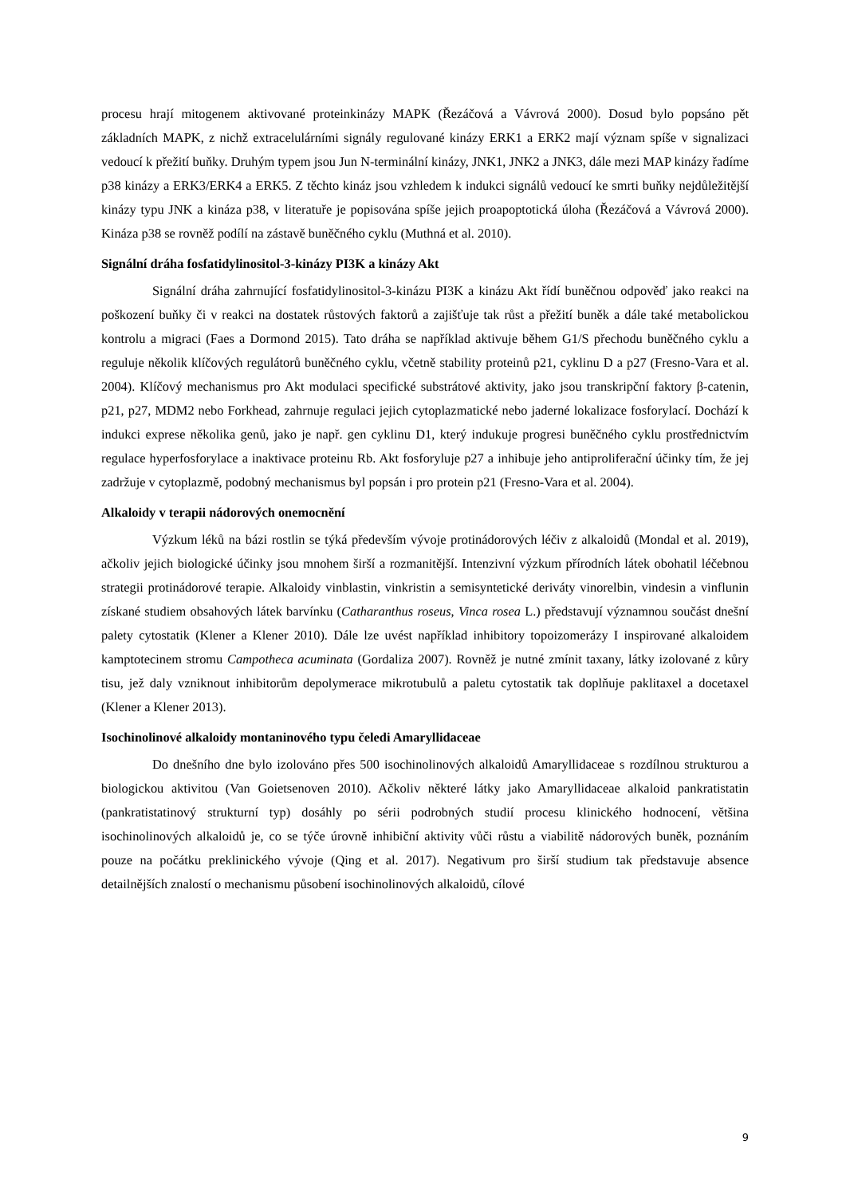procesu hrají mitogenem aktivované proteinkinázy MAPK (Řezáčová a Vávrová 2000). Dosud bylo popsáno pět základních MAPK, z nichž extracelulárními signály regulované kinázy ERK1 a ERK2 mají význam spíše v signalizaci vedoucí k přežití buňky. Druhým typem jsou Jun N-terminální kinázy, JNK1, JNK2 a JNK3, dále mezi MAP kinázy řadíme p38 kinázy a ERK3/ERK4 a ERK5. Z těchto kináz jsou vzhledem k indukci signálů vedoucí ke smrti buňky nejdůležitější kinázy typu JNK a kináza p38, v literatuře je popisována spíše jejich proapoptotická úloha (Řezáčová a Vávrová 2000). Kináza p38 se rovněž podílí na zástavě buněčného cyklu (Muthná et al. 2010).
Signální dráha fosfatidylinositol-3-kinázy PI3K a kinázy Akt
Signální dráha zahrnující fosfatidylinositol-3-kinázu PI3K a kinázu Akt řídí buněčnou odpověď jako reakci na poškození buňky či v reakci na dostatek růstových faktorů a zajišťuje tak růst a přežití buněk a dále také metabolickou kontrolu a migraci (Faes a Dormond 2015). Tato dráha se například aktivuje během G1/S přechodu buněčného cyklu a reguluje několik klíčových regulátorů buněčného cyklu, včetně stability proteinů p21, cyklinu D a p27 (Fresno-Vara et al. 2004). Klíčový mechanismus pro Akt modulaci specifické substrátové aktivity, jako jsou transkripční faktory β-catenin, p21, p27, MDM2 nebo Forkhead, zahrnuje regulaci jejich cytoplazmatické nebo jaderné lokalizace fosforylací. Dochází k indukci exprese několika genů, jako je např. gen cyklinu D1, který indukuje progresi buněčného cyklu prostřednictvím regulace hyperfosforylace a inaktivace proteinu Rb. Akt fosforyluje p27 a inhibuje jeho antiproliferační účinky tím, že jej zadržuje v cytoplazmě, podobný mechanismus byl popsán i pro protein p21 (Fresno-Vara et al. 2004).
Alkaloidy v terapii nádorových onemocnění
Výzkum léků na bázi rostlin se týká především vývoje protinádorových léčiv z alkaloidů (Mondal et al. 2019), ačkoliv jejich biologické účinky jsou mnohem širší a rozmanitější. Intenzivní výzkum přírodních látek obohatil léčebnou strategii protinádorové terapie. Alkaloidy vinblastin, vinkristin a semisyntetické deriváty vinorelbin, vindesin a vinflunin získané studiem obsahových látek barvínku (Catharanthus roseus, Vinca rosea L.) představují významnou součást dnešní palety cytostatik (Klener a Klener 2010). Dále lze uvést například inhibitory topoizomerázy I inspirované alkaloidem kamptotecinem stromu Campotheca acuminata (Gordaliza 2007). Rovněž je nutné zmínit taxany, látky izolované z kůry tisu, jež daly vzniknout inhibitorům depolymerace mikrotubulů a paletu cytostatik tak doplňuje paklitaxel a docetaxel (Klener a Klener 2013).
Isochinolinové alkaloidy montaninového typu čeledi Amaryllidaceae
Do dnešního dne bylo izolováno přes 500 isochinolinových alkaloidů Amaryllidaceae s rozdílnou strukturou a biologickou aktivitou (Van Goietsenoven 2010). Ačkoliv některé látky jako Amaryllidaceae alkaloid pankratistatin (pankratistatinový strukturní typ) dosáhly po sérii podrobných studií procesu klinického hodnocení, většina isochinolinových alkaloidů je, co se týče úrovně inhibiční aktivity vůči růstu a viabilitě nádorových buněk, poznáním pouze na počátku preklinického vývoje (Qing et al. 2017). Negativum pro širší studium tak představuje absence detailnějších znalostí o mechanismu působení isochinolinových alkaloidů, cílové
9